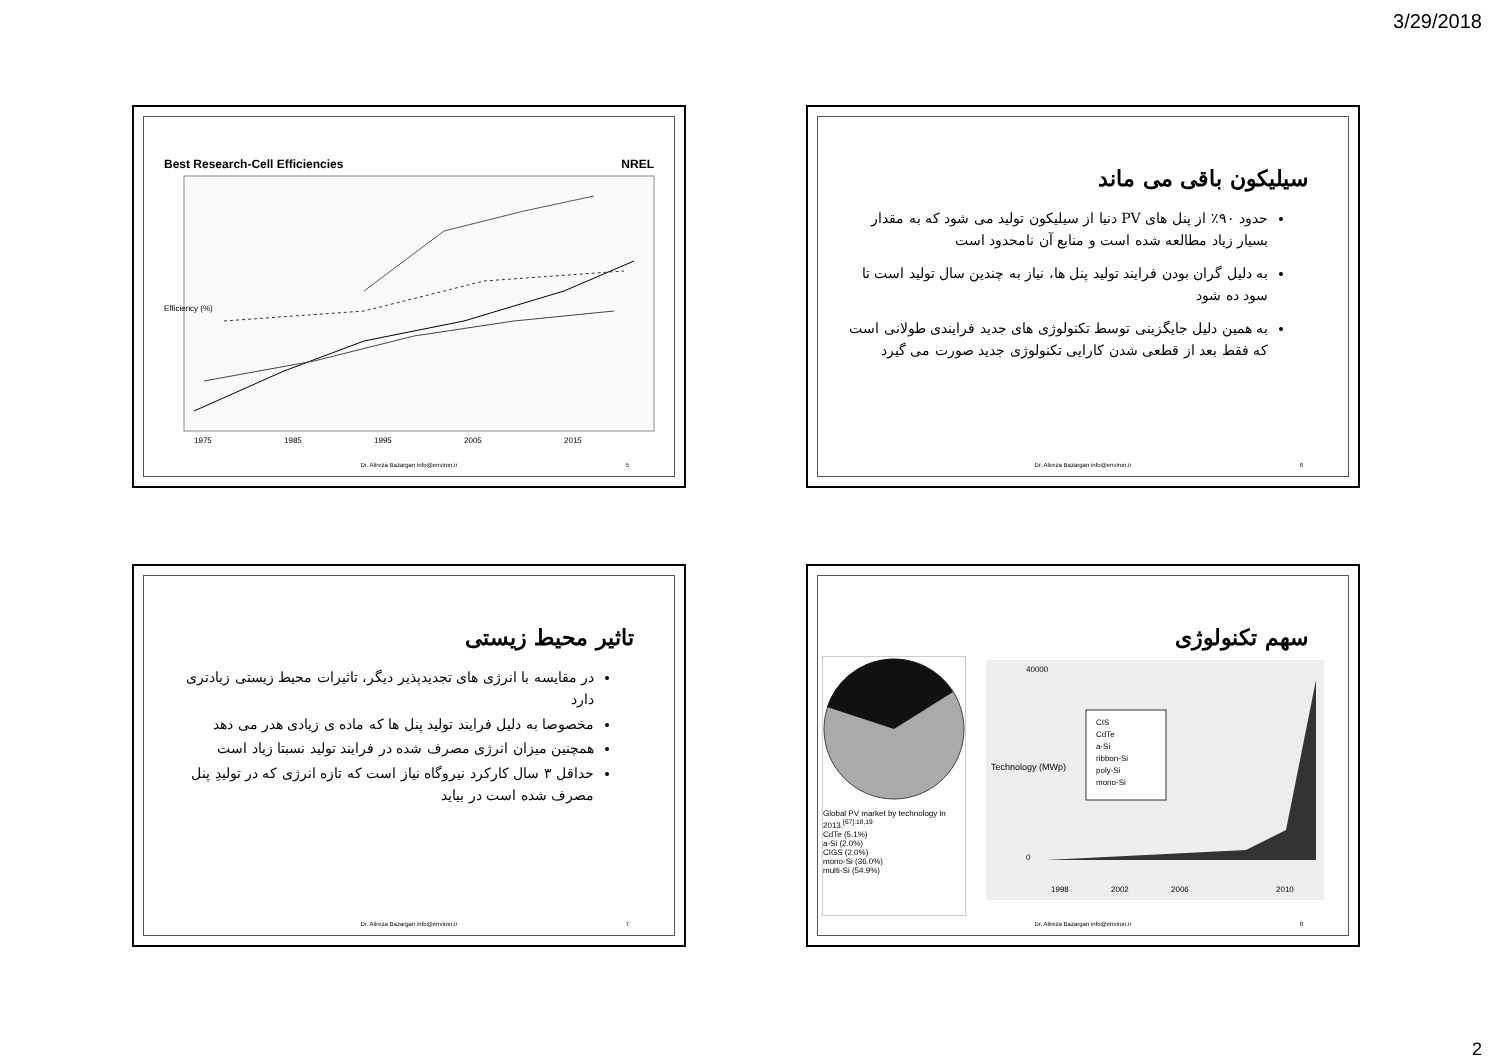3/29/2018
سیلیکون باقی می ماند
حدود ۹۰٪ از پنل های PV دنیا از سیلیکون تولید می شود که به مقدار بسیار زیاد مطالعه شده است و منابع آن نامحدود است
به دلیل گران بودن فرایند تولید پنل ها، نیاز به چندین سال تولید است تا سود ده شود
به همین دلیل جایگزینی توسط تکنولوژی های جدید فرایندی طولانی است که فقط بعد از قطعی شدن کارایی تکنولوژی جدید صورت می گیرد
Dr. Alireza Bazargan info@environ.ir
6
Best Research-Cell Efficiencies NREL
Efficiency (%)
1975
1985
1995
2005
2015
Dr. Alireza Bazargan info@environ.ir
5
سهم تکنولوژی
Global PV market by technology in 2013.<sup>[67]:18,19</sup>
CdTe (5.1%)
a-Si (2.0%)
CIGS (2.0%)
mono-Si (36.0%)
multi-Si (54.9%)
Technology (MWp)
40000
0
1998
2002
2006
2010
CIS
CdTe
a-Si
ribbon-Si
poly-Si
mono-Si
Dr. Alireza Bazargan info@environ.ir
8
تاثیر محیط زیستی
در مقایسه با انرژی های تجدیدپذیر دیگر، تاثیرات محیط زیستی زیادتری دارد
مخصوصا به دلیل فرایند تولید پنل ها که ماده ی زیادی هدر می دهد
همچنین میزان انرژی مصرف شده در فرایند تولید نسبتا زیاد است
حداقل ۳ سال کارکرد نیروگاه نیاز است که تازه انرژی که در تولیدِ پنل مصرف شده است در بیاید
Dr. Alireza Bazargan info@environ.ir
7
2